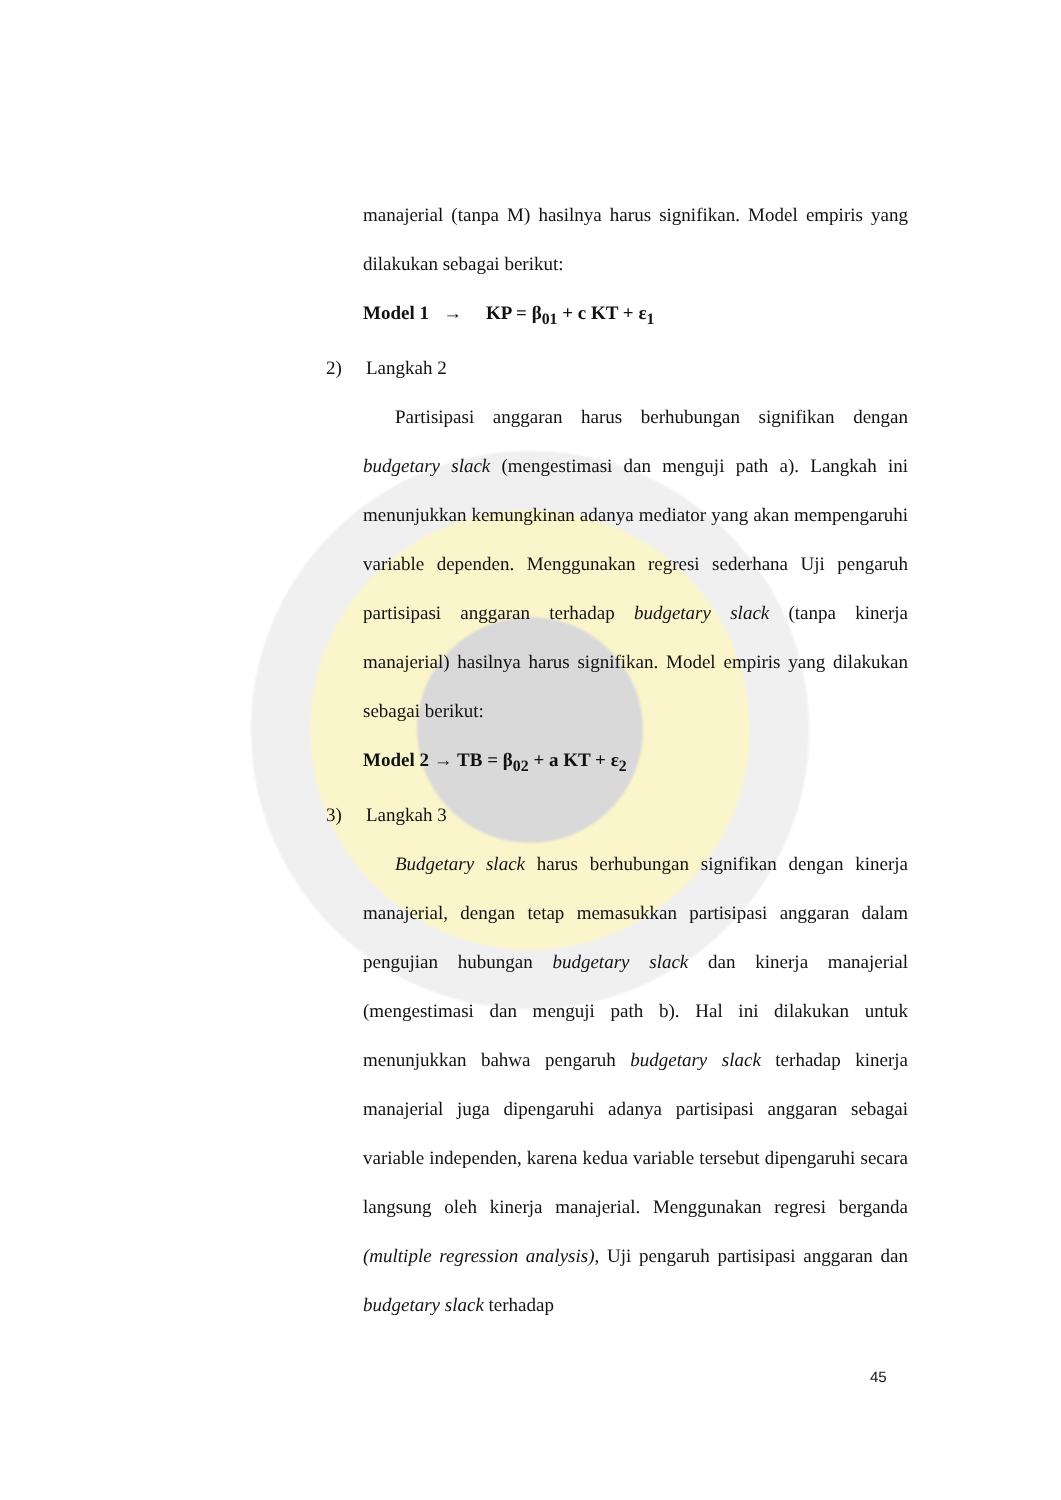manajerial (tanpa M) hasilnya harus signifikan. Model empiris yang dilakukan sebagai berikut:
Model 1 → KP = β<sub>01</sub> + c KT + ε<sub>1</sub>
2) Langkah 2
Partisipasi anggaran harus berhubungan signifikan dengan budgetary slack (mengestimasi dan menguji path a). Langkah ini menunjukkan kemungkinan adanya mediator yang akan mempengaruhi variable dependen. Menggunakan regresi sederhana Uji pengaruh partisipasi anggaran terhadap budgetary slack (tanpa kinerja manajerial) hasilnya harus signifikan. Model empiris yang dilakukan sebagai berikut:
Model 2 → TB = β<sub>02</sub> + a KT + ε<sub>2</sub>
3) Langkah 3
Budgetary slack harus berhubungan signifikan dengan kinerja manajerial, dengan tetap memasukkan partisipasi anggaran dalam pengujian hubungan budgetary slack dan kinerja manajerial (mengestimasi dan menguji path b). Hal ini dilakukan untuk menunjukkan bahwa pengaruh budgetary slack terhadap kinerja manajerial juga dipengaruhi adanya partisipasi anggaran sebagai variable independen, karena kedua variable tersebut dipengaruhi secara langsung oleh kinerja manajerial. Menggunakan regresi berganda (multiple regression analysis), Uji pengaruh partisipasi anggaran dan budgetary slack terhadap
45